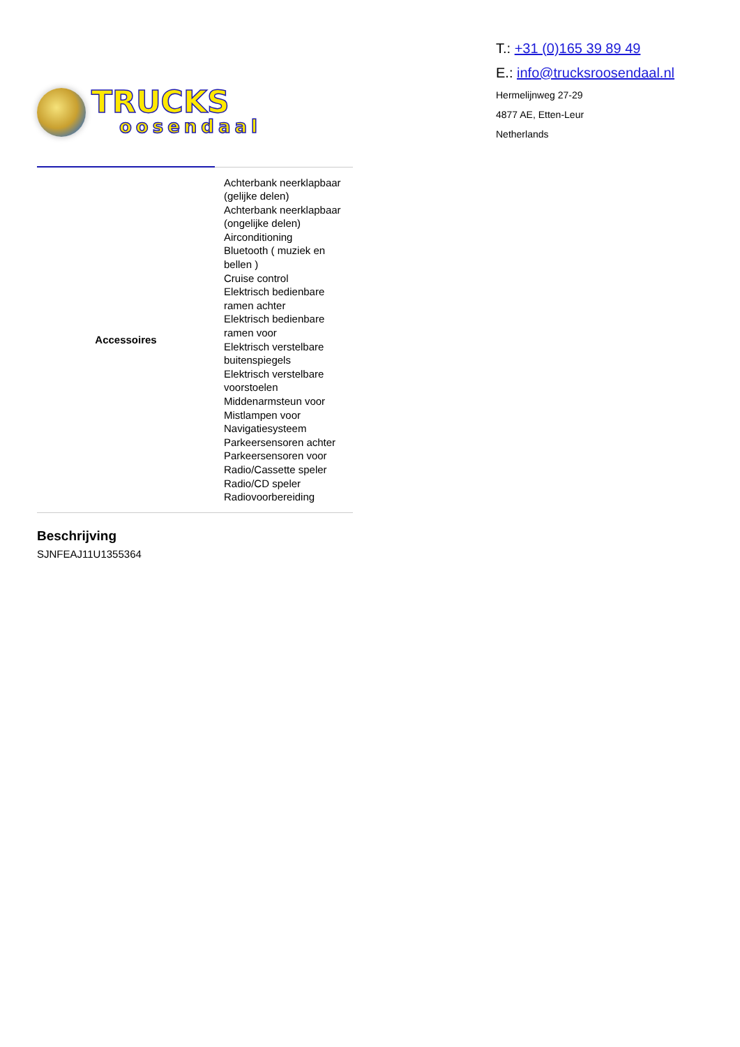TRUCKS
oosendaal
T.: +31 (0)165 39 89 49
E.: info@trucksroosendaal.nl
Hermelijnweg 27-29
4877 AE, Etten-Leur
Netherlands
| Accessoires | Achterbank neerklapbaar (gelijke delen) Achterbank neerklapbaar (ongelijke delen) Airconditioning Bluetooth ( muziek en bellen ) Cruise control Elektrisch bedienbare ramen achter Elektrisch bedienbare ramen voor Elektrisch verstelbare buitenspiegels Elektrisch verstelbare voorstoelen Middenarmsteun voor Mistlampen voor Navigatiesysteem Parkeersensoren achter Parkeersensoren voor Radio/Cassette speler Radio/CD speler Radiovoorbereiding |
Beschrijving
SJNFEAJ11U1355364